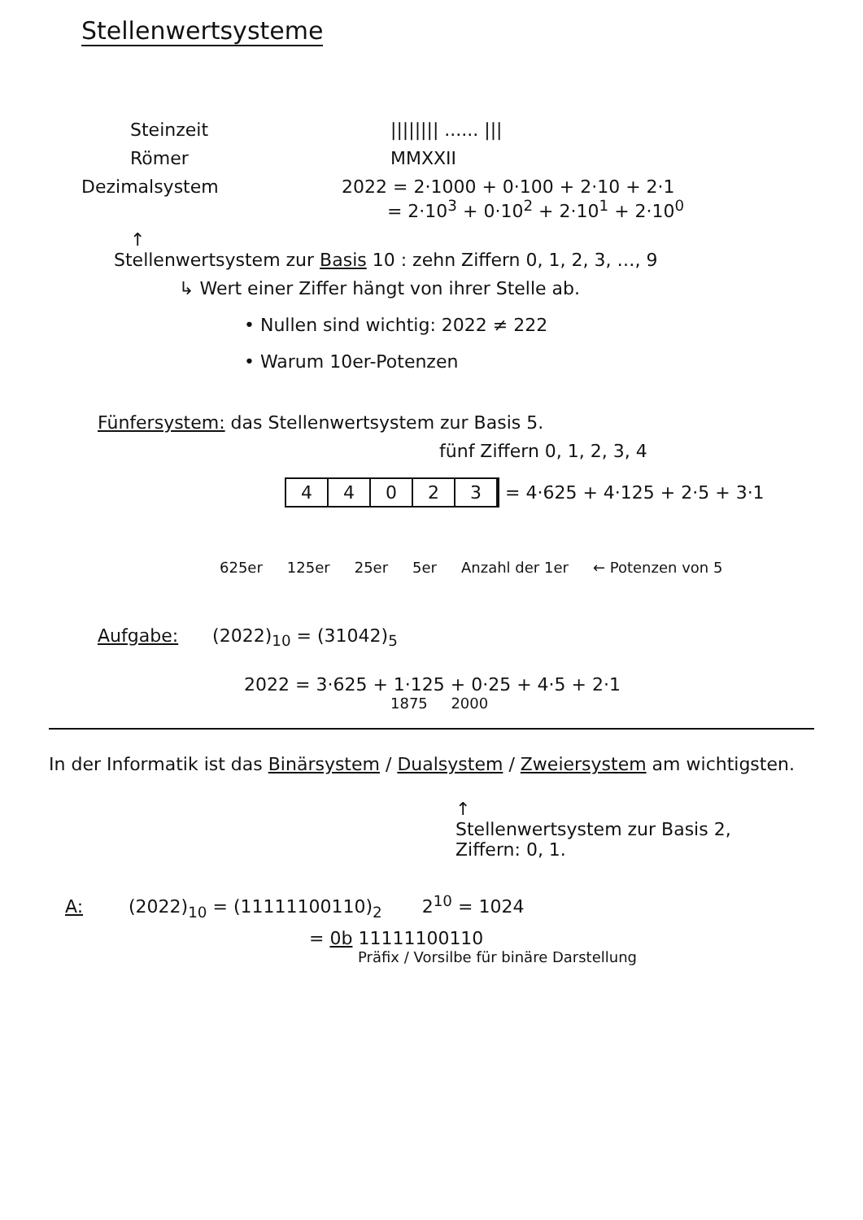Stellenwertsysteme
Steinzeit |||||||| ...... |||
Römer MMXXII
Dezimalsystem 2022 = 2·1000 + 0·100 + 2·10 + 2·1
= 2·10<sup>3</sup> + 0·10<sup>2</sup> + 2·10<sup>1</sup> + 2·10<sup>0</sup>
↑
Stellenwertsystem zur Basis 10 : zehn Ziffern 0, 1, 2, 3, …, 9
↳ Wert einer Ziffer hängt von ihrer Stelle ab.
• Nullen sind wichtig: 2022 ≠ 222
• Warum 10er-Potenzen
Fünfersystem: das Stellenwertsystem zur Basis 5.
fünf Ziffern 0, 1, 2, 3, 4
44023 = 4·625 + 4·125 + 2·5 + 3·1
625er 125er 25er 5er Anzahl der 1er ← Potenzen von 5
Aufgabe: (2022)<sub>10</sub> = (31042)<sub>5</sub>
2022 = 3·625 + 1·125 + 0·25 + 4·5 + 2·1
1875 2000
In der Informatik ist das Binärsystem / Dualsystem / Zweiersystem am wichtigsten.
↑
Stellenwertsystem zur Basis 2,
Ziffern: 0, 1.
A: (2022)<sub>10</sub> = (11111100110)<sub>2</sub> 2<sup>10</sup> = 1024
= 0b 11111100110
Präfix / Vorsilbe für binäre Darstellung